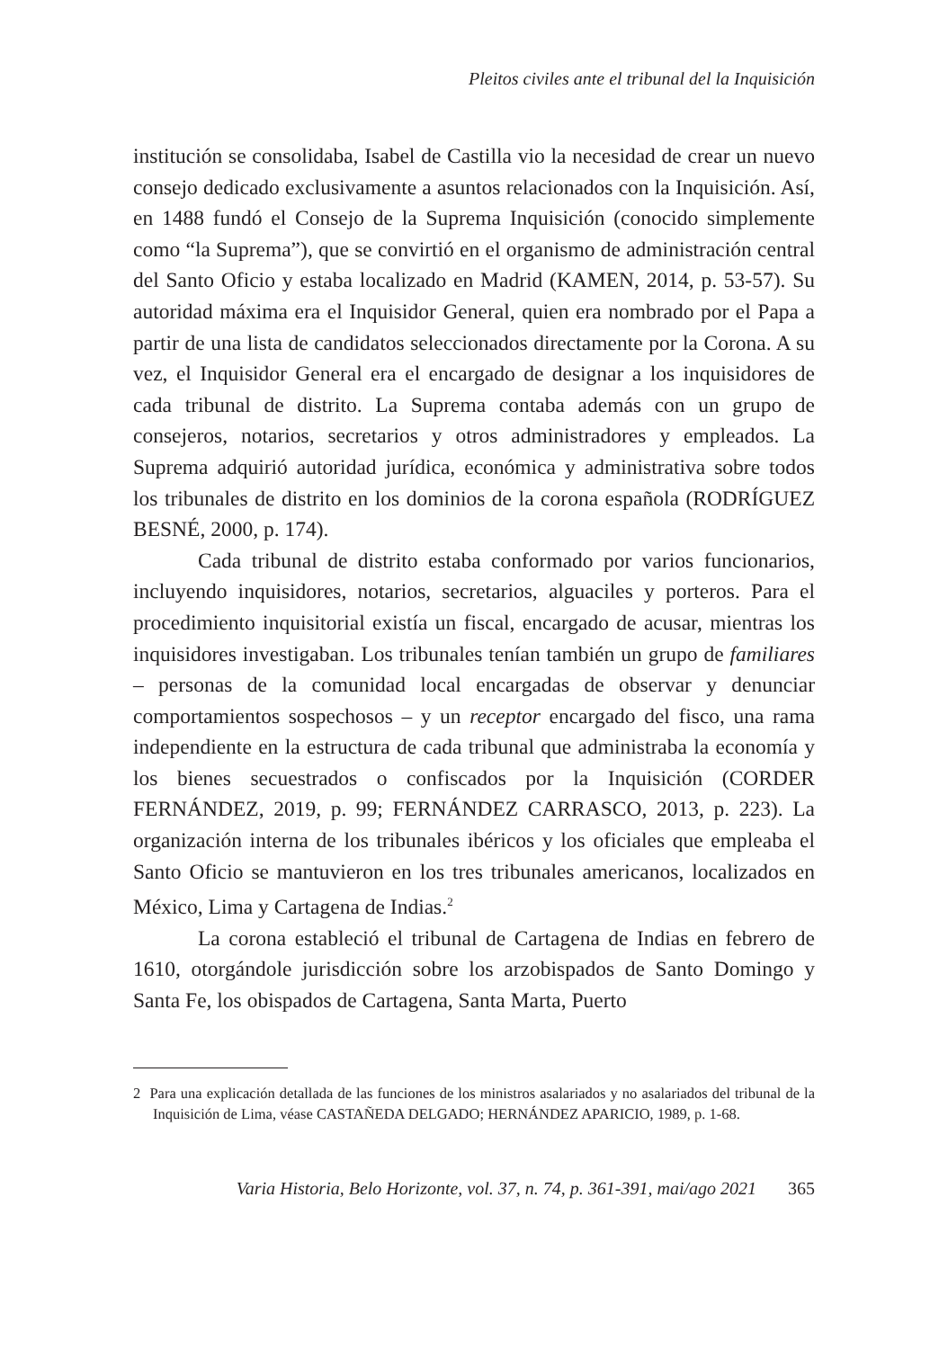Pleitos civiles ante el tribunal del la Inquisición
institución se consolidaba, Isabel de Castilla vio la necesidad de crear un nuevo consejo dedicado exclusivamente a asuntos relacionados con la Inquisición. Así, en 1488 fundó el Consejo de la Suprema Inquisición (conocido simplemente como “la Suprema”), que se convirtió en el organismo de administración central del Santo Oficio y estaba localizado en Madrid (KAMEN, 2014, p. 53-57). Su autoridad máxima era el Inquisidor General, quien era nombrado por el Papa a partir de una lista de candidatos seleccionados directamente por la Corona. A su vez, el Inquisidor General era el encargado de designar a los inquisidores de cada tribunal de distrito. La Suprema contaba además con un grupo de consejeros, notarios, secretarios y otros administradores y empleados. La Suprema adquirió autoridad jurídica, económica y administrativa sobre todos los tribunales de distrito en los dominios de la corona española (RODRÍGUEZ BESNÉ, 2000, p. 174).
Cada tribunal de distrito estaba conformado por varios funcionarios, incluyendo inquisidores, notarios, secretarios, alguaciles y porteros. Para el procedimiento inquisitorial existía un fiscal, encargado de acusar, mientras los inquisidores investigaban. Los tribunales tenían también un grupo de familiares – personas de la comunidad local encargadas de observar y denunciar comportamientos sospechosos – y un receptor encargado del fisco, una rama independiente en la estructura de cada tribunal que administraba la economía y los bienes secuestrados o confiscados por la Inquisición (CORDER FERNÁNDEZ, 2019, p. 99; FERNÁNDEZ CARRASCO, 2013, p. 223). La organización interna de los tribunales ibéricos y los oficiales que empleaba el Santo Oficio se mantuvieron en los tres tribunales americanos, localizados en México, Lima y Cartagena de Indias.<sup>2</sup>
La corona estableció el tribunal de Cartagena de Indias en febrero de 1610, otorgándole jurisdicción sobre los arzobispados de Santo Domingo y Santa Fe, los obispados de Cartagena, Santa Marta, Puerto
2 Para una explicación detallada de las funciones de los ministros asalariados y no asalariados del tribunal de la Inquisición de Lima, véase CASTAÑEDA DELGADO; HERNÁNDEZ APARICIO, 1989, p. 1-68.
Varia Historia, Belo Horizonte, vol. 37, n. 74, p. 361-391, mai/ago 2021 365